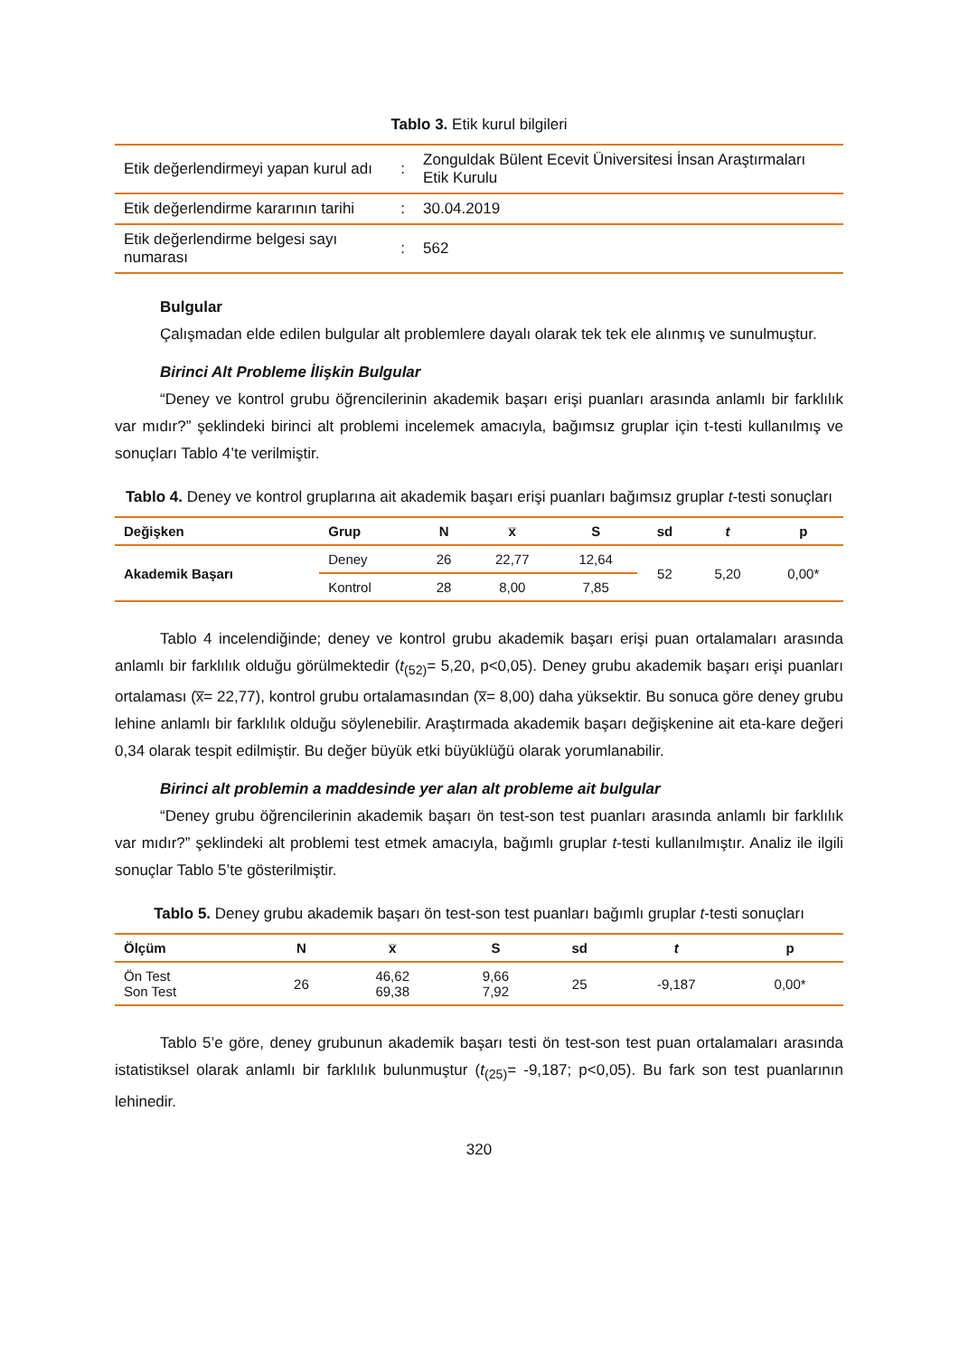Tablo 3. Etik kurul bilgileri
| Etik değerlendirmeyi yapan kurul adı | : | Zonguldak Bülent Ecevit Üniversitesi İnsan Araştırmaları Etik Kurulu |
| Etik değerlendirme kararının tarihi | : | 30.04.2019 |
| Etik değerlendirme belgesi sayı numarası | : | 562 |
Bulgular
Çalışmadan elde edilen bulgular alt problemlere dayalı olarak tek tek ele alınmış ve sunulmuştur.
Birinci Alt Probleme İlişkin Bulgular
“Deney ve kontrol grubu öğrencilerinin akademik başarı erişi puanları arasında anlamlı bir farklılık var mıdır?” şeklindeki birinci alt problemi incelemek amacıyla, bağımsız gruplar için t-testi kullanılmış ve sonuçları Tablo 4’te verilmiştir.
Tablo 4. Deney ve kontrol gruplarına ait akademik başarı erişi puanları bağımsız gruplar t-testi sonuçları
| Değişken | Grup | N | x̅ | S | sd | t | p |
| --- | --- | --- | --- | --- | --- | --- | --- |
| Akademik Başarı | Deney | 26 | 22,77 | 12,64 | 52 | 5,20 | 0,00* |
| | Kontrol | 28 | 8,00 | 7,85 | | | |
Tablo 4 incelendiğinde; deney ve kontrol grubu akademik başarı erişi puan ortalamaları arasında anlamlı bir farklılık olduğu görülmektedir (t<sub>(52)</sub>= 5,20, p<0,05). Deney grubu akademik başarı erişi puanları ortalaması (x̅= 22,77), kontrol grubu ortalamasından (x̅= 8,00) daha yüksektir. Bu sonuca göre deney grubu lehine anlamlı bir farklılık olduğu söylenebilir. Araştırmada akademik başarı değişkenine ait eta-kare değeri 0,34 olarak tespit edilmiştir. Bu değer büyük etki büyüklüğü olarak yorumlanabilir.
Birinci alt problemin a maddesinde yer alan alt probleme ait bulgular
“Deney grubu öğrencilerinin akademik başarı ön test-son test puanları arasında anlamlı bir farklılık var mıdır?” şeklindeki alt problemi test etmek amacıyla, bağımlı gruplar t-testi kullanılmıştır. Analiz ile ilgili sonuçlar Tablo 5’te gösterilmiştir.
Tablo 5. Deney grubu akademik başarı ön test-son test puanları bağımlı gruplar t-testi sonuçları
| Ölçüm | N | x̅ | S | sd | t | p |
| --- | --- | --- | --- | --- | --- | --- |
| Ön Test Son Test | 26 | 46,62 69,38 | 9,66 7,92 | 25 | -9,187 | 0,00* |
Tablo 5’e göre, deney grubunun akademik başarı testi ön test-son test puan ortalamaları arasında istatistiksel olarak anlamlı bir farklılık bulunmuştur (t<sub>(25)</sub>= -9,187; p<0,05). Bu fark son test puanlarının lehinedir.
320